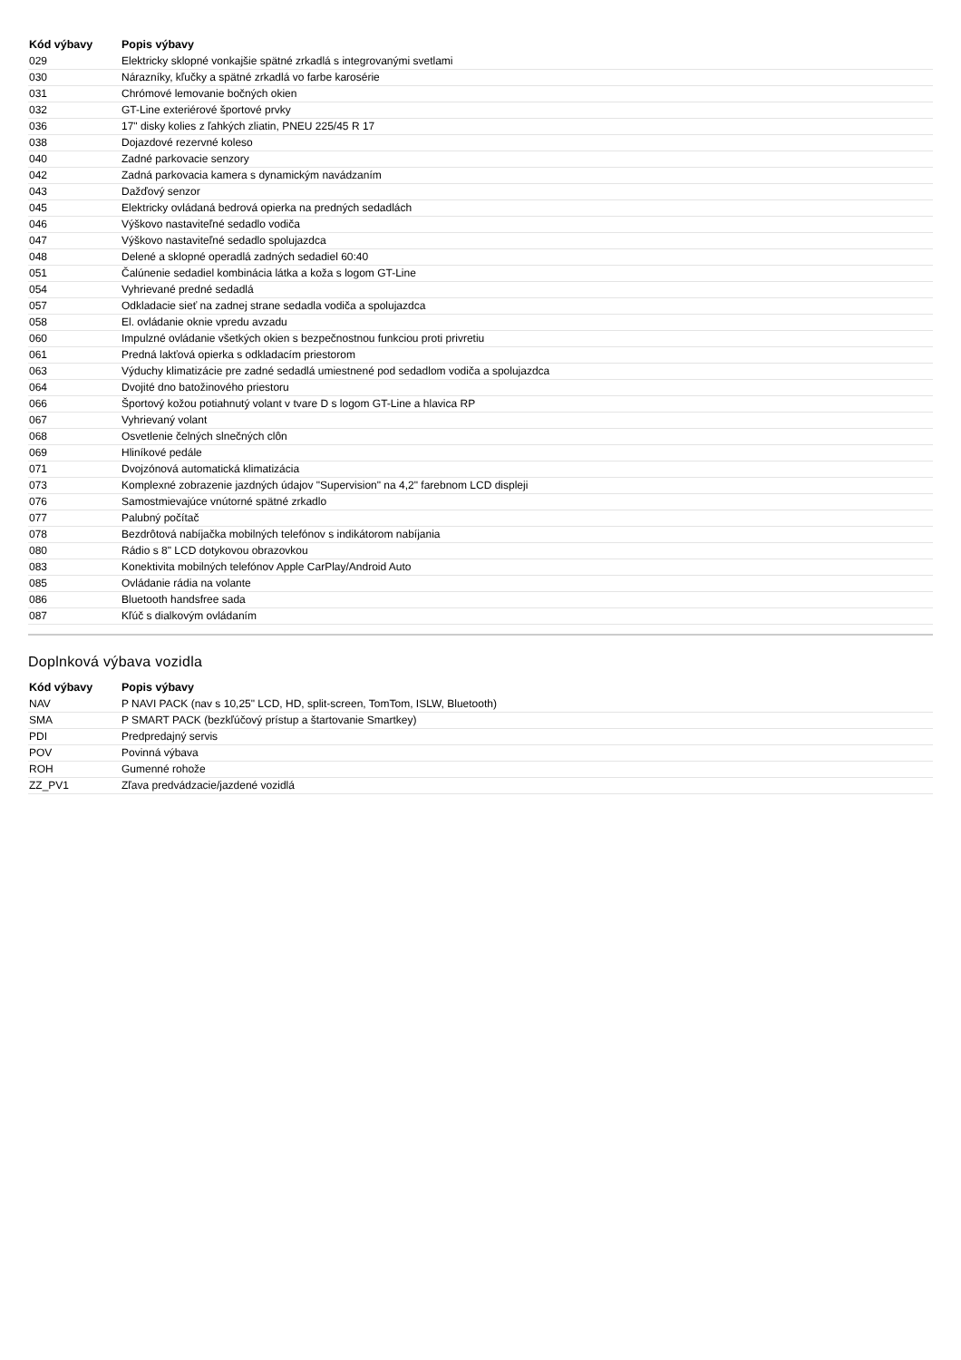| Kód výbavy | Popis výbavy |
| --- | --- |
| 029 | Elektricky sklopné vonkajšie spätné zrkadlá s integrovanými svetlami |
| 030 | Nárazníky, kľučky a spätné zrkadlá vo farbe karosérie |
| 031 | Chrómové lemovanie bočných okien |
| 032 | GT-Line exteriérové športové prvky |
| 036 | 17" disky kolies z ľahkých zliatin, PNEU 225/45 R 17 |
| 038 | Dojazdové rezervné koleso |
| 040 | Zadné parkovacie senzory |
| 042 | Zadná parkovacia kamera s dynamickým navádzaním |
| 043 | Dažďový senzor |
| 045 | Elektricky ovládaná bedrová opierka na predných sedadlách |
| 046 | Výškovo nastaviteľné sedadlo vodiča |
| 047 | Výškovo nastaviteľné sedadlo spolujazdca |
| 048 | Delené a sklopné operadlá zadných sedadiel 60:40 |
| 051 | Čalúnenie sedadiel kombinácia látka a koža s logom GT-Line |
| 054 | Vyhrievané predné sedadlá |
| 057 | Odkladacie sieť na zadnej strane sedadla vodiča a spolujazdca |
| 058 | El. ovládanie oknie vpredu avzadu |
| 060 | Impulzné ovládanie všetkých okien s bezpečnostnou funkciou proti privretiu |
| 061 | Predná lakťová opierka s odkladacím priestorom |
| 063 | Výduchy klimatizácie pre zadné sedadlá umiestnené pod sedadlom vodiča a spolujazdca |
| 064 | Dvojité dno batožinového priestoru |
| 066 | Športový kožou potiahnutý volant v tvare D s logom GT-Line a hlavica RP |
| 067 | Vyhrievaný volant |
| 068 | Osvetlenie čelných slnečných clôn |
| 069 | Hliníkové pedále |
| 071 | Dvojzónová automatická klimatizácia |
| 073 | Komplexné zobrazenie jazdných údajov "Supervision" na 4,2" farebnom LCD displeji |
| 076 | Samostmievajúce vnútorné spätné zrkadlo |
| 077 | Palubný počítač |
| 078 | Bezdrôtová nabíjačka mobilných telefónov s indikátorom nabíjania |
| 080 | Rádio s 8" LCD dotykovou obrazovkou |
| 083 | Konektivita mobilných telefónov Apple CarPlay/Android Auto |
| 085 | Ovládanie rádia na volante |
| 086 | Bluetooth handsfree sada |
| 087 | Kľúč s dialkovým ovládaním |
Doplnková výbava vozidla
| Kód výbavy | Popis výbavy |
| --- | --- |
| NAV | P NAVI PACK (nav s 10,25" LCD, HD, split-screen, TomTom, ISLW, Bluetooth) |
| SMA | P SMART PACK (bezkľúčový prístup a štartovanie Smartkey) |
| PDI | Predpredajný servis |
| POV | Povinná výbava |
| ROH | Gumenné rohože |
| ZZ_PV1 | Zľava predvádzacie/jazdené vozidlá |